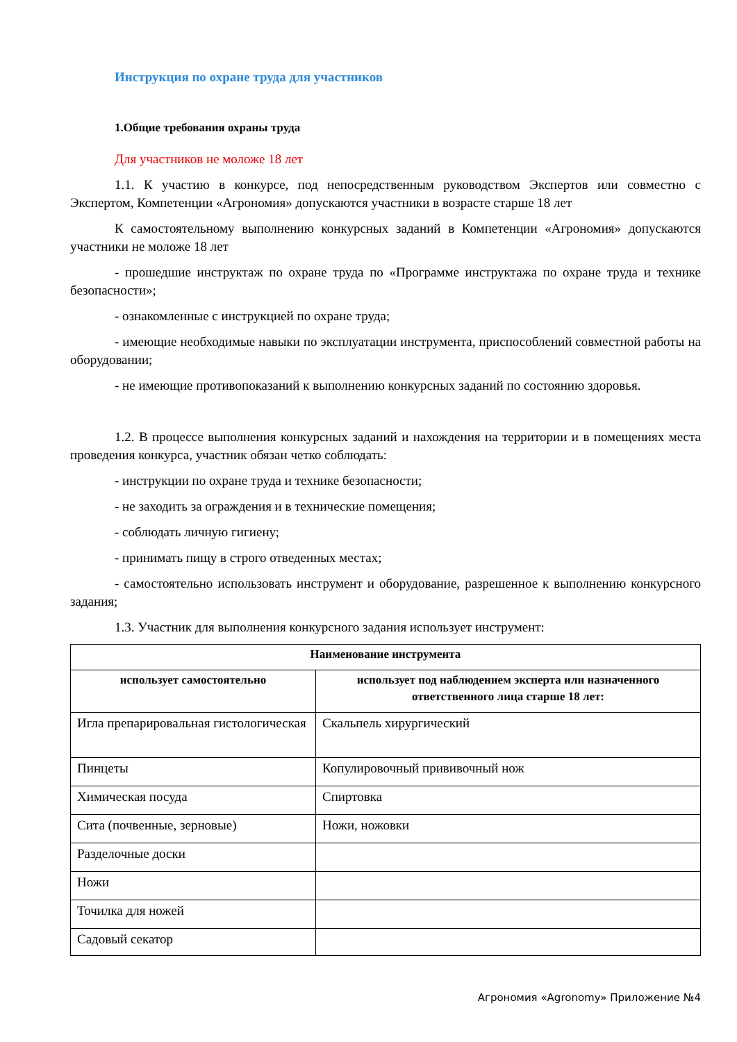Инструкция по охране труда для участников
1.Общие требования охраны труда
Для участников не моложе 18 лет
1.1. К участию в конкурсе, под непосредственным руководством Экспертов или совместно с Экспертом, Компетенции «Агрономия» допускаются участники в возрасте старше 18 лет
К самостоятельному выполнению конкурсных заданий в Компетенции «Агрономия» допускаются участники не моложе 18 лет
- прошедшие инструктаж по охране труда по «Программе инструктажа по охране труда и технике безопасности»;
- ознакомленные с инструкцией по охране труда;
- имеющие необходимые навыки по эксплуатации инструмента, приспособлений совместной работы на оборудовании;
- не имеющие противопоказаний к выполнению конкурсных заданий по состоянию здоровья.
1.2. В процессе выполнения конкурсных заданий и нахождения на территории и в помещениях места проведения конкурса, участник обязан четко соблюдать:
- инструкции по охране труда и технике безопасности;
- не заходить за ограждения и в технические помещения;
- соблюдать личную гигиену;
- принимать пищу в строго отведенных местах;
- самостоятельно использовать инструмент и оборудование, разрешенное к выполнению конкурсного задания;
1.3. Участник для выполнения конкурсного задания использует инструмент:
| Наименование инструмента | |
| --- | --- |
| использует самостоятельно | использует под наблюдением эксперта или назначенного ответственного лица старше 18 лет: |
| Игла препарировальная гистологическая | Скальпель хирургический |
| Пинцеты | Копулировочный прививочный нож |
| Химическая посуда | Спиртовка |
| Сита (почвенные, зерновые) | Ножи, ножовки |
| Разделочные доски | |
| Ножи | |
| Точилка для ножей | |
| Садовый секатор | |
Агрономия «Agronomy» Приложение №4